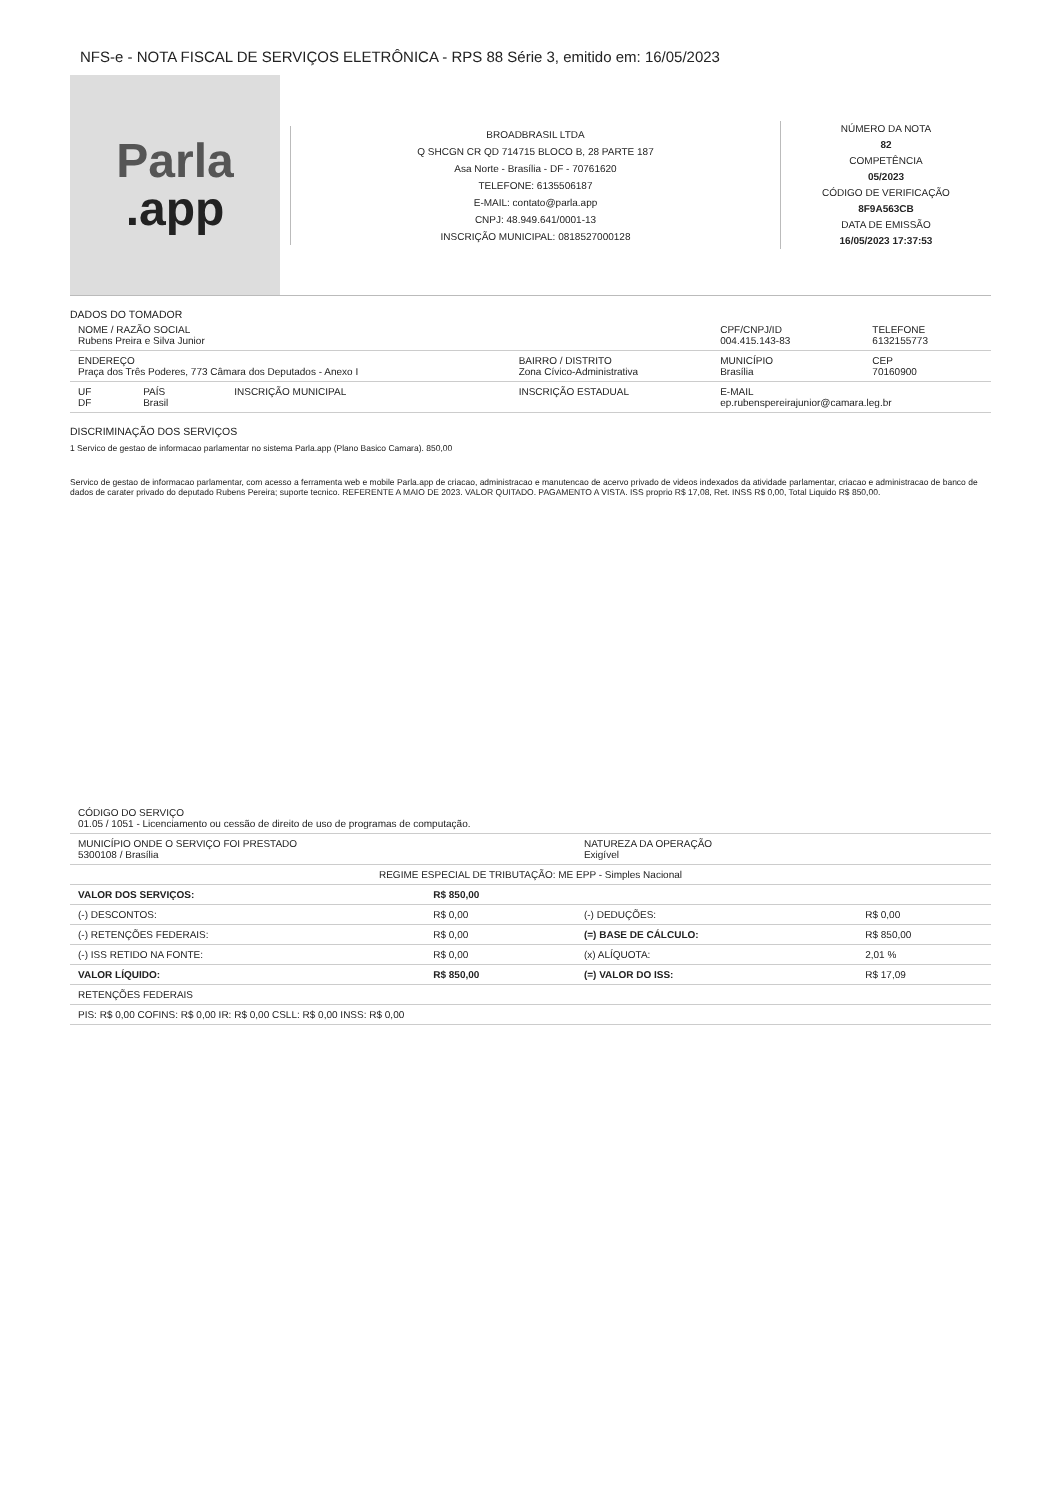NFS-e - NOTA FISCAL DE SERVIÇOS ELETRÔNICA - RPS 88 Série 3, emitido em: 16/05/2023
Parla
.app
BROADBRASIL LTDA
Q SHCGN CR QD 714715 BLOCO B, 28 PARTE 187
Asa Norte - Brasília - DF - 70761620
TELEFONE: 6135506187
E-MAIL: contato@parla.app
CNPJ: 48.949.641/0001-13
INSCRIÇÃO MUNICIPAL: 0818527000128
NÚMERO DA NOTA
82
COMPETÊNCIA
05/2023
CÓDIGO DE VERIFICAÇÃO
8F9A563CB
DATA DE EMISSÃO
16/05/2023 17:37:53
DADOS DO TOMADOR
| NOME / RAZÃO SOCIAL Rubens Preira e Silva Junior | | | | CPF/CNPJ/ID 004.415.143-83 | TELEFONE 6132155773 |
| ENDEREÇO Praça dos Três Poderes, 773 Câmara dos Deputados - Anexo I | | | BAIRRO / DISTRITO Zona Cívico-Administrativa | MUNICÍPIO Brasília | CEP 70160900 |
| UF DF | PAÍS Brasil | INSCRIÇÃO MUNICIPAL | INSCRIÇÃO ESTADUAL | E-MAIL ep.rubenspereirajunior@camara.leg.br | |
DISCRIMINAÇÃO DOS SERVIÇOS
1 Servico de gestao de informacao parlamentar no sistema Parla.app (Plano Basico Camara). 850,00
Servico de gestao de informacao parlamentar, com acesso a ferramenta web e mobile Parla.app de criacao, administracao e manutencao de acervo privado de videos indexados da atividade parlamentar, criacao e administracao de banco de dados de carater privado do deputado Rubens Pereira; suporte tecnico. REFERENTE A MAIO DE 2023. VALOR QUITADO. PAGAMENTO A VISTA. ISS proprio R$ 17,08, Ret. INSS R$ 0,00, Total Liquido R$ 850,00.
| CÓDIGO DO SERVIÇO 01.05 / 1051 - Licenciamento ou cessão de direito de uso de programas de computação. | | | |
| MUNICÍPIO ONDE O SERVIÇO FOI PRESTADO 5300108 / Brasília | | NATUREZA DA OPERAÇÃO Exigível | |
| REGIME ESPECIAL DE TRIBUTAÇÃO: ME EPP - Simples Nacional | | | |
| VALOR DOS SERVIÇOS: | R$ 850,00 | | |
| (-) DESCONTOS: | R$ 0,00 | (-) DEDUÇÕES: | R$ 0,00 |
| (-) RETENÇÕES FEDERAIS: | R$ 0,00 | (=) BASE DE CÁLCULO: | R$ 850,00 |
| (-) ISS RETIDO NA FONTE: | R$ 0,00 | (x) ALÍQUOTA: | 2,01 % |
| VALOR LÍQUIDO: | R$ 850,00 | (=) VALOR DO ISS: | R$ 17,09 |
| RETENÇÕES FEDERAIS | | | |
| PIS: R$ 0,00 COFINS: R$ 0,00 IR: R$ 0,00 CSLL: R$ 0,00 INSS: R$ 0,00 | | | |